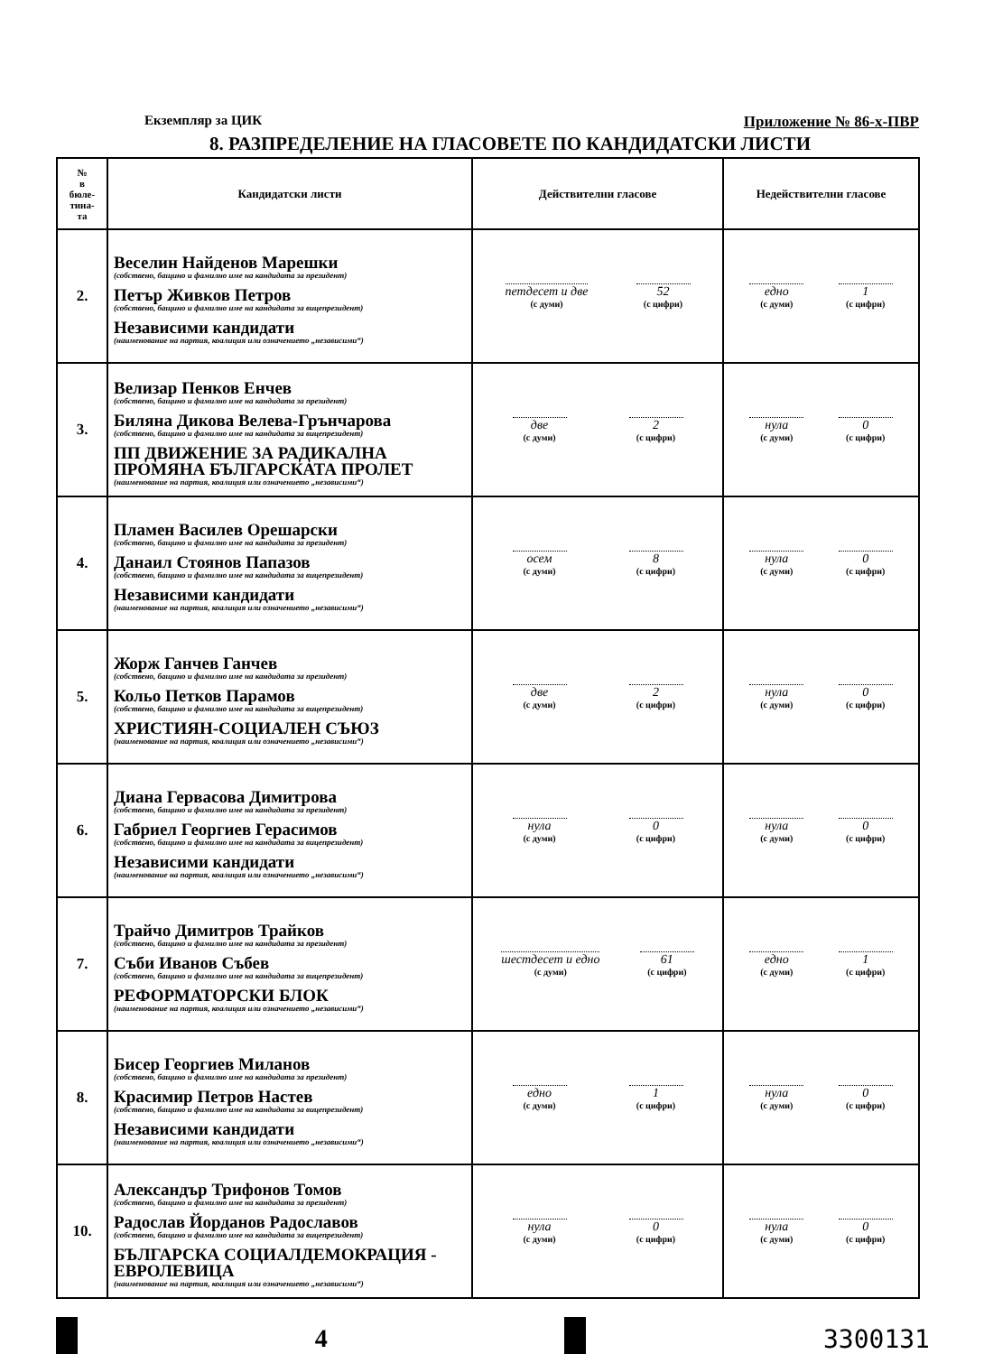Екземпляр за ЦИК Приложение № 86-х-ПВР
8. РАЗПРЕДЕЛЕНИЕ НА ГЛАСОВЕТЕ ПО КАНДИДАТСКИ ЛИСТИ
| № в бюле- тина- та | Кандидатски листи | Действителни гласове | Недействителни гласове |
| --- | --- | --- | --- |
| 2. | Веселин Найденов Марешки (собствено, бащино и фамилно име на кандидата за президент) Петър Живков Петров (собствено, бащино и фамилно име на кандидата за вицепрезидент) Независими кандидати (наименование на партия, коалиция или означението „независими“) | петдесет и две (с думи) 52 (с цифри) | едно (с думи) 1 (с цифри) |
| 3. | Велизар Пенков Енчев (собствено, бащино и фамилно име на кандидата за президент) Биляна Дикова Велева-Грънчарова (собствено, бащино и фамилно име на кандидата за вицепрезидент) ПП ДВИЖЕНИЕ ЗА РАДИКАЛНА ПРОМЯНА БЪЛГАРСКАТА ПРОЛЕТ (наименование на партия, коалиция или означението „независими“) | две (с думи) 2 (с цифри) | нула (с думи) 0 (с цифри) |
| 4. | Пламен Василев Орешарски (собствено, бащино и фамилно име на кандидата за президент) Данаил Стоянов Папазов (собствено, бащино и фамилно име на кандидата за вицепрезидент) Независими кандидати (наименование на партия, коалиция или означението „независими“) | осем (с думи) 8 (с цифри) | нула (с думи) 0 (с цифри) |
| 5. | Жорж Ганчев Ганчев (собствено, бащино и фамилно име на кандидата за президент) Кольо Петков Парамов (собствено, бащино и фамилно име на кандидата за вицепрезидент) ХРИСТИЯН-СОЦИАЛЕН СЪЮЗ (наименование на партия, коалиция или означението „независими“) | две (с думи) 2 (с цифри) | нула (с думи) 0 (с цифри) |
| 6. | Диана Гервасова Димитрова (собствено, бащино и фамилно име на кандидата за президент) Габриел Георгиев Герасимов (собствено, бащино и фамилно име на кандидата за вицепрезидент) Независими кандидати (наименование на партия, коалиция или означението „независими“) | нула (с думи) 0 (с цифри) | нула (с думи) 0 (с цифри) |
| 7. | Трайчо Димитров Трайков (собствено, бащино и фамилно име на кандидата за президент) Съби Иванов Събев (собствено, бащино и фамилно име на кандидата за вицепрезидент) РЕФОРМАТОРСКИ БЛОК (наименование на партия, коалиция или означението „независими“) | шестдесет и едно (с думи) 61 (с цифри) | едно (с думи) 1 (с цифри) |
| 8. | Бисер Георгиев Миланов (собствено, бащино и фамилно име на кандидата за президент) Красимир Петров Настев (собствено, бащино и фамилно име на кандидата за вицепрезидент) Независими кандидати (наименование на партия, коалиция или означението „независими“) | едно (с думи) 1 (с цифри) | нула (с думи) 0 (с цифри) |
| 10. | Александър Трифонов Томов (собствено, бащино и фамилно име на кандидата за президент) Радослав Йорданов Радославов (собствено, бащино и фамилно име на кандидата за вицепрезидент) БЪЛГАРСКА СОЦИАЛДЕМОКРАЦИЯ - ЕВРОЛЕВИЦА (наименование на партия, коалиция или означението „независими“) | нула (с думи) 0 (с цифри) | нула (с думи) 0 (с цифри) |
4 3300131